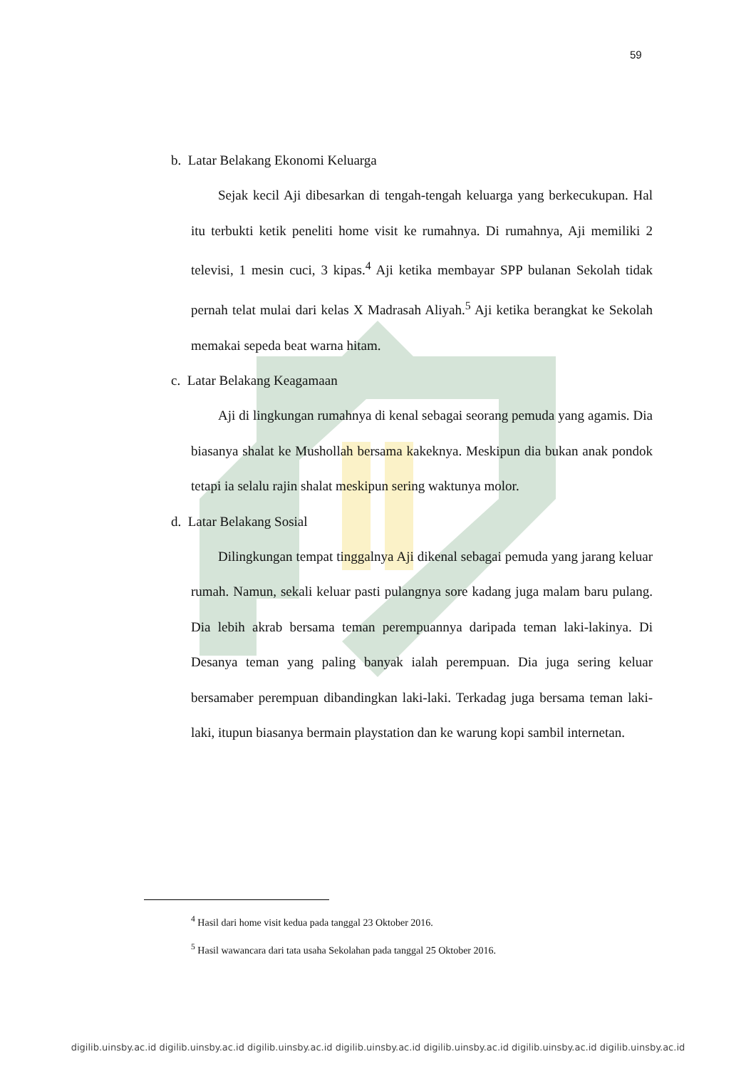59
b. Latar Belakang Ekonomi Keluarga
Sejak kecil Aji dibesarkan di tengah-tengah keluarga yang berkecukupan. Hal itu terbukti ketik peneliti home visit ke rumahnya. Di rumahnya, Aji memiliki 2 televisi, 1 mesin cuci, 3 kipas.<sup>4</sup> Aji ketika membayar SPP bulanan Sekolah tidak pernah telat mulai dari kelas X Madrasah Aliyah.<sup>5</sup> Aji ketika berangkat ke Sekolah memakai sepeda beat warna hitam.
c. Latar Belakang Keagamaan
Aji di lingkungan rumahnya di kenal sebagai seorang pemuda yang agamis. Dia biasanya shalat ke Mushollah bersama kakeknya. Meskipun dia bukan anak pondok tetapi ia selalu rajin shalat meskipun sering waktunya molor.
d. Latar Belakang Sosial
Dilingkungan tempat tinggalnya Aji dikenal sebagai pemuda yang jarang keluar rumah. Namun, sekali keluar pasti pulangnya sore kadang juga malam baru pulang. Dia lebih akrab bersama teman perempuannya daripada teman laki-lakinya. Di Desanya teman yang paling banyak ialah perempuan. Dia juga sering keluar bersamaber perempuan dibandingkan laki-laki. Terkadag juga bersama teman laki-laki, itupun biasanya bermain playstation dan ke warung kopi sambil internetan.
<sup>4</sup> Hasil dari home visit kedua pada tanggal 23 Oktober 2016.
<sup>5</sup> Hasil wawancara dari tata usaha Sekolahan pada tanggal 25 Oktober 2016.
digilib.uinsby.ac.id digilib.uinsby.ac.id digilib.uinsby.ac.id digilib.uinsby.ac.id digilib.uinsby.ac.id digilib.uinsby.ac.id digilib.uinsby.ac.id